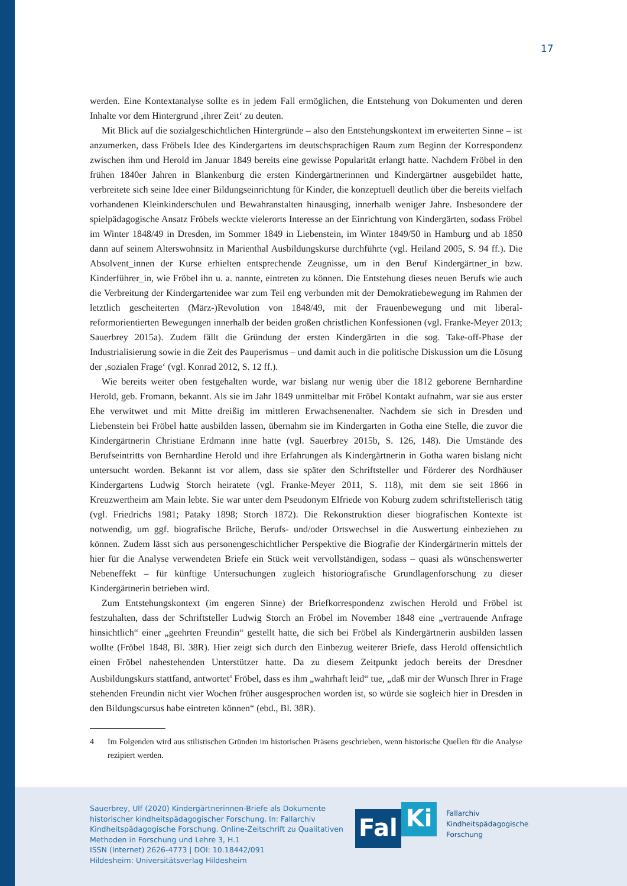17
werden. Eine Kontextanalyse sollte es in jedem Fall ermöglichen, die Entstehung von Dokumenten und deren Inhalte vor dem Hintergrund ‚ihrer Zeit‘ zu deuten.
Mit Blick auf die sozialgeschichtlichen Hintergründe – also den Entstehungskontext im erweiterten Sinne – ist anzumerken, dass Fröbels Idee des Kindergartens im deutschsprachigen Raum zum Beginn der Korrespondenz zwischen ihm und Herold im Januar 1849 bereits eine gewisse Popularität erlangt hatte. Nachdem Fröbel in den frühen 1840er Jahren in Blankenburg die ersten Kindergärtnerinnen und Kindergärtner ausgebildet hatte, verbreitete sich seine Idee einer Bildungseinrichtung für Kinder, die konzeptuell deutlich über die bereits vielfach vorhandenen Kleinkinderschulen und Bewahranstalten hinausging, innerhalb weniger Jahre. Insbesondere der spielpädagogische Ansatz Fröbels weckte vielerorts Interesse an der Einrichtung von Kindergärten, sodass Fröbel im Winter 1848/49 in Dresden, im Sommer 1849 in Liebenstein, im Winter 1849/50 in Hamburg und ab 1850 dann auf seinem Alterswohnsitz in Marienthal Ausbildungskurse durchführte (vgl. Heiland 2005, S. 94 ff.). Die Absolvent_innen der Kurse erhielten entsprechende Zeugnisse, um in den Beruf Kindergärtner_in bzw. Kinderführer_in, wie Fröbel ihn u. a. nannte, eintreten zu können. Die Entstehung dieses neuen Berufs wie auch die Verbreitung der Kindergartenidee war zum Teil eng verbunden mit der Demokratiebewegung im Rahmen der letztlich gescheiterten (März-)Revolution von 1848/49, mit der Frauenbewegung und mit liberal-reformorientierten Bewegungen innerhalb der beiden großen christlichen Konfessionen (vgl. Franke-Meyer 2013; Sauerbrey 2015a). Zudem fällt die Gründung der ersten Kindergärten in die sog. Take-off-Phase der Industrialisierung sowie in die Zeit des Pauperismus – und damit auch in die politische Diskussion um die Lösung der ‚sozialen Frage‘ (vgl. Konrad 2012, S. 12 ff.).
Wie bereits weiter oben festgehalten wurde, war bislang nur wenig über die 1812 geborene Bernhardine Herold, geb. Fromann, bekannt. Als sie im Jahr 1849 unmittelbar mit Fröbel Kontakt aufnahm, war sie aus erster Ehe verwitwet und mit Mitte dreißig im mittleren Erwachsenenalter. Nachdem sie sich in Dresden und Liebenstein bei Fröbel hatte ausbilden lassen, übernahm sie im Kindergarten in Gotha eine Stelle, die zuvor die Kindergärtnerin Christiane Erdmann inne hatte (vgl. Sauerbrey 2015b, S. 126, 148). Die Umstände des Berufseintritts von Bernhardine Herold und ihre Erfahrungen als Kindergärtnerin in Gotha waren bislang nicht untersucht worden. Bekannt ist vor allem, dass sie später den Schriftsteller und Förderer des Nordhäuser Kindergartens Ludwig Storch heiratete (vgl. Franke-Meyer 2011, S. 118), mit dem sie seit 1866 in Kreuzwertheim am Main lebte. Sie war unter dem Pseudonym Elfriede von Koburg zudem schriftstellerisch tätig (vgl. Friedrichs 1981; Pataky 1898; Storch 1872). Die Rekonstruktion dieser biografischen Kontexte ist notwendig, um ggf. biografische Brüche, Berufs- und/oder Ortswechsel in die Auswertung einbeziehen zu können. Zudem lässt sich aus personengeschichtlicher Perspektive die Biografie der Kindergärtnerin mittels der hier für die Analyse verwendeten Briefe ein Stück weit vervollständigen, sodass – quasi als wünschenswerter Nebeneffekt – für künftige Untersuchungen zugleich historiografische Grundlagenforschung zu dieser Kindergärtnerin betrieben wird.
Zum Entstehungskontext (im engeren Sinne) der Briefkorrespondenz zwischen Herold und Fröbel ist festzuhalten, dass der Schriftsteller Ludwig Storch an Fröbel im November 1848 eine „vertrauende Anfrage hinsichtlich“ einer „geehrten Freundin“ gestellt hatte, die sich bei Fröbel als Kindergärtnerin ausbilden lassen wollte (Fröbel 1848, Bl. 38R). Hier zeigt sich durch den Einbezug weiterer Briefe, dass Herold offensichtlich einen Fröbel nahestehenden Unterstützer hatte. Da zu diesem Zeitpunkt jedoch bereits der Dresdner Ausbildungskurs stattfand, antwortet<sup>4</sup> Fröbel, dass es ihm „wahrhaft leid“ tue, „daß mir der Wunsch Ihrer in Frage stehenden Freundin nicht vier Wochen früher ausgesprochen worden ist, so würde sie sogleich hier in Dresden in den Bildungscursus habe eintreten können“ (ebd., Bl. 38R).
4 Im Folgenden wird aus stilistischen Gründen im historischen Präsens geschrieben, wenn historische Quellen für die Analyse rezipiert werden.
Sauerbrey, Ulf (2020) Kindergärtnerinnen-Briefe als Dokumente
historischer kindheitspädagogischer Forschung. In: Fallarchiv
Kindheitspädagogische Forschung. Online-Zeitschrift zu Qualitativen
Methoden in Forschung und Lehre 3, H.1
ISSN (Internet) 2626-4773 | DOI: 10.18442/091
Hildesheim: Universitätsverlag Hildesheim
Fal
Ki
Fallarchiv
Kindheitspädagogische
Forschung